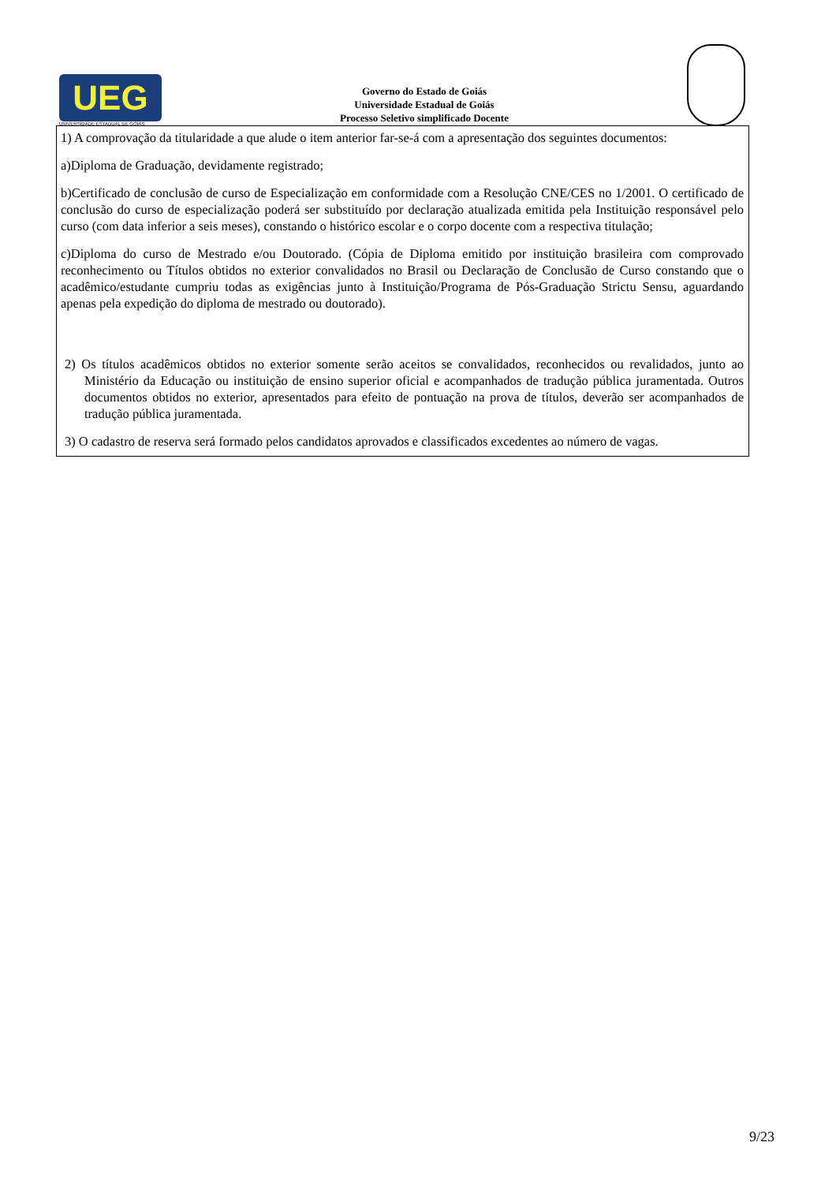UEG
UNIVERSIDADE ESTADUAL DE GOIÁS
Governo do Estado de Goiás
Universidade Estadual de Goiás
Processo Seletivo simplificado Docente
1) A comprovação da titularidade a que alude o item anterior far-se-á com a apresentação dos seguintes documentos:
a)Diploma de Graduação, devidamente registrado;
b)Certificado de conclusão de curso de Especialização em conformidade com a Resolução CNE/CES no 1/2001. O certificado de conclusão do curso de especialização poderá ser substituído por declaração atualizada emitida pela Instituição responsável pelo curso (com data inferior a seis meses), constando o histórico escolar e o corpo docente com a respectiva titulação;
c)Diploma do curso de Mestrado e/ou Doutorado. (Cópia de Diploma emitido por instituição brasileira com comprovado reconhecimento ou Títulos obtidos no exterior convalidados no Brasil ou Declaração de Conclusão de Curso constando que o acadêmico/estudante cumpriu todas as exigências junto à Instituição/Programa de Pós-Graduação Strictu Sensu, aguardando apenas pela expedição do diploma de mestrado ou doutorado).
2) Os títulos acadêmicos obtidos no exterior somente serão aceitos se convalidados, reconhecidos ou revalidados, junto ao Ministério da Educação ou instituição de ensino superior oficial e acompanhados de tradução pública juramentada. Outros documentos obtidos no exterior, apresentados para efeito de pontuação na prova de títulos, deverão ser acompanhados de tradução pública juramentada.
3) O cadastro de reserva será formado pelos candidatos aprovados e classificados excedentes ao número de vagas.
9/23